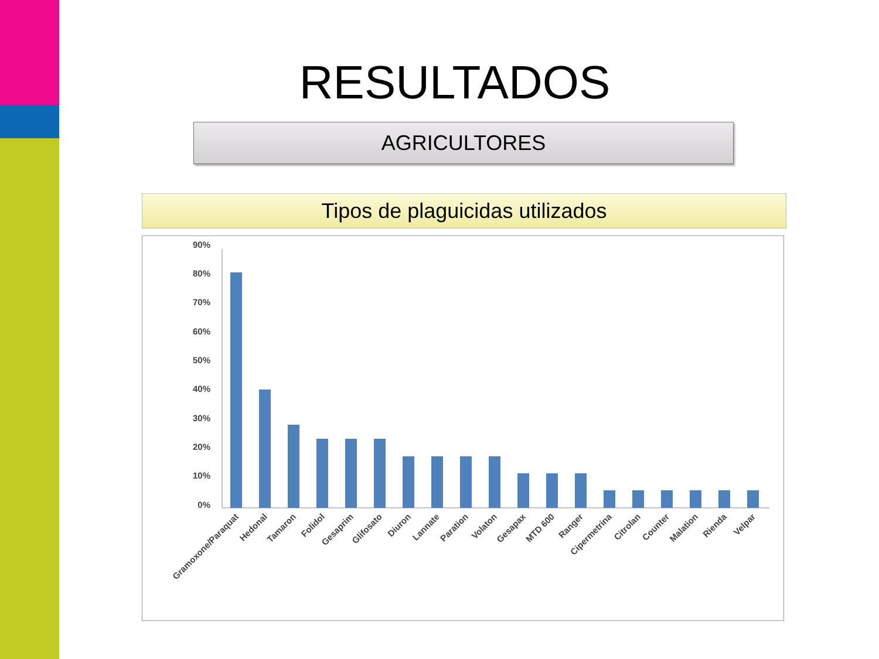RESULTADOS
AGRICULTORES
Tipos de plaguicidas utilizados
90%
80%
70%
60%
50%
40%
30%
20%
10%
0%
Gramoxone/Paraquat
Hedonal
Tamaron
Folidol
Gesaprim
Glifosato
Diuron
Lannate
Paration
Volaton
Gesapax
MTD 600
Ranger
Cipermetrina
Citrolan
Counter
Malation
Rienda
Velpar